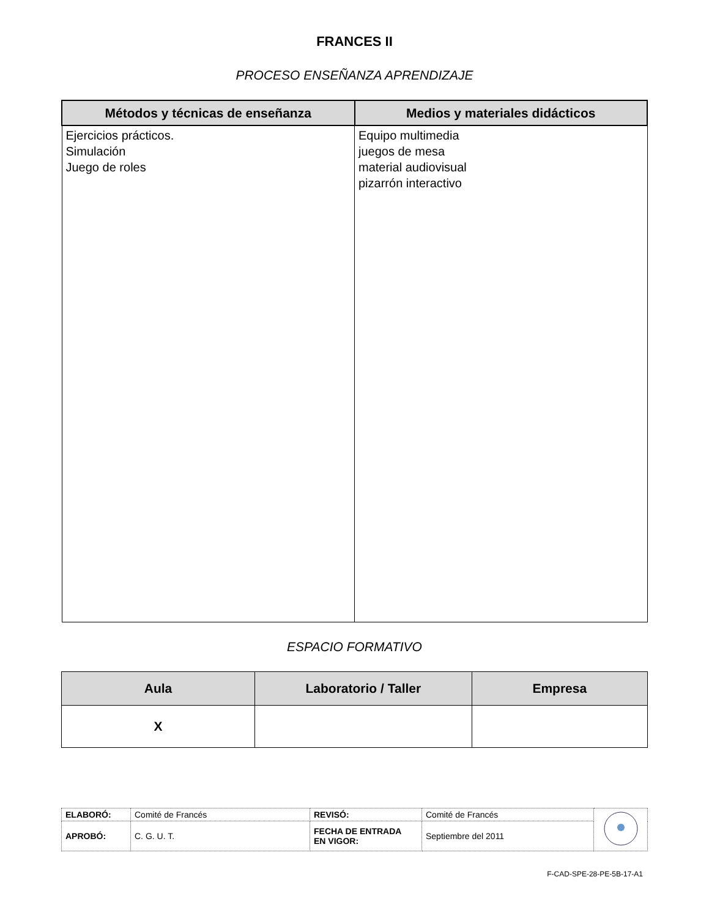FRANCES II
PROCESO ENSEÑANZA APRENDIZAJE
| Métodos y técnicas de enseñanza | Medios y materiales didácticos |
| --- | --- |
| Ejercicios prácticos. Simulación Juego de roles | Equipo multimedia juegos de mesa material audiovisual pizarrón interactivo |
ESPACIO FORMATIVO
| Aula | Laboratorio / Taller | Empresa |
| --- | --- | --- |
| X | | |
| ELABORÓ: | Comité de Francés | REVISÓ: | Comité de Francés | |
| APROBÓ: | C. G. U. T. | FECHA DE ENTRADA EN VIGOR: | Septiembre del 2011 | |
F-CAD-SPE-28-PE-5B-17-A1